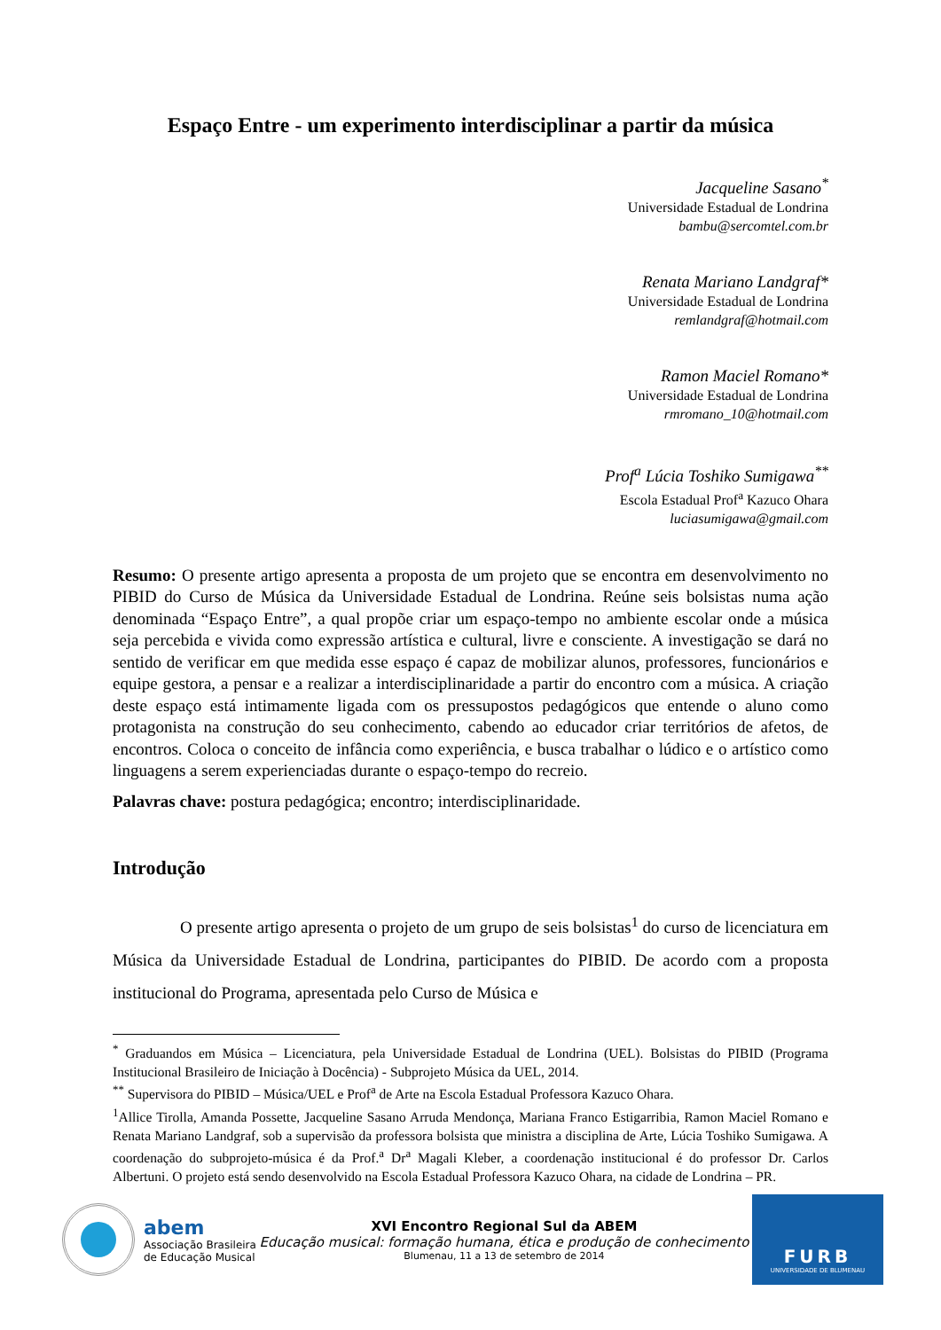Espaço Entre - um experimento interdisciplinar a partir da música
Jacqueline Sasano<sup>*</sup>
Universidade Estadual de Londrina
bambu@sercomtel.com.br
Renata Mariano Landgraf*
Universidade Estadual de Londrina
remlandgraf@hotmail.com
Ramon Maciel Romano*
Universidade Estadual de Londrina
rmromano_10@hotmail.com
Prof<sup>a</sup> Lúcia Toshiko Sumigawa<sup>**</sup>
Escola Estadual Prof<sup>a</sup> Kazuco Ohara
luciasumigawa@gmail.com
Resumo: O presente artigo apresenta a proposta de um projeto que se encontra em desenvolvimento no PIBID do Curso de Música da Universidade Estadual de Londrina. Reúne seis bolsistas numa ação denominada “Espaço Entre”, a qual propõe criar um espaço-tempo no ambiente escolar onde a música seja percebida e vivida como expressão artística e cultural, livre e consciente. A investigação se dará no sentido de verificar em que medida esse espaço é capaz de mobilizar alunos, professores, funcionários e equipe gestora, a pensar e a realizar a interdisciplinaridade a partir do encontro com a música. A criação deste espaço está intimamente ligada com os pressupostos pedagógicos que entende o aluno como protagonista na construção do seu conhecimento, cabendo ao educador criar territórios de afetos, de encontros. Coloca o conceito de infância como experiência, e busca trabalhar o lúdico e o artístico como linguagens a serem experienciadas durante o espaço-tempo do recreio.
Palavras chave: postura pedagógica; encontro; interdisciplinaridade.
Introdução
O presente artigo apresenta o projeto de um grupo de seis bolsistas<sup>1</sup> do curso de licenciatura em Música da Universidade Estadual de Londrina, participantes do PIBID. De acordo com a proposta institucional do Programa, apresentada pelo Curso de Música e
<sup>*</sup> Graduandos em Música – Licenciatura, pela Universidade Estadual de Londrina (UEL). Bolsistas do PIBID (Programa Institucional Brasileiro de Iniciação à Docência) - Subprojeto Música da UEL, 2014.
<sup>**</sup> Supervisora do PIBID – Música/UEL e Prof<sup>a</sup> de Arte na Escola Estadual Professora Kazuco Ohara.
<sup>1</sup> Allice Tirolla, Amanda Possette, Jacqueline Sasano Arruda Mendonça, Mariana Franco Estigarribia, Ramon Maciel Romano e Renata Mariano Landgraf, sob a supervisão da professora bolsista que ministra a disciplina de Arte, Lúcia Toshiko Sumigawa. A coordenação do subprojeto-música é da Prof.<sup>a</sup> Dr<sup>a</sup> Magali Kleber, a coordenação institucional é do professor Dr. Carlos Albertuni. O projeto está sendo desenvolvido na Escola Estadual Professora Kazuco Ohara, na cidade de Londrina – PR.
abem
Associação Brasileira
de Educação Musical
XVI Encontro Regional Sul da ABEM
Educação musical: formação humana, ética e produção de conhecimento
Blumenau, 11 a 13 de setembro de 2014
FURB
UNIVERSIDADE DE BLUMENAU